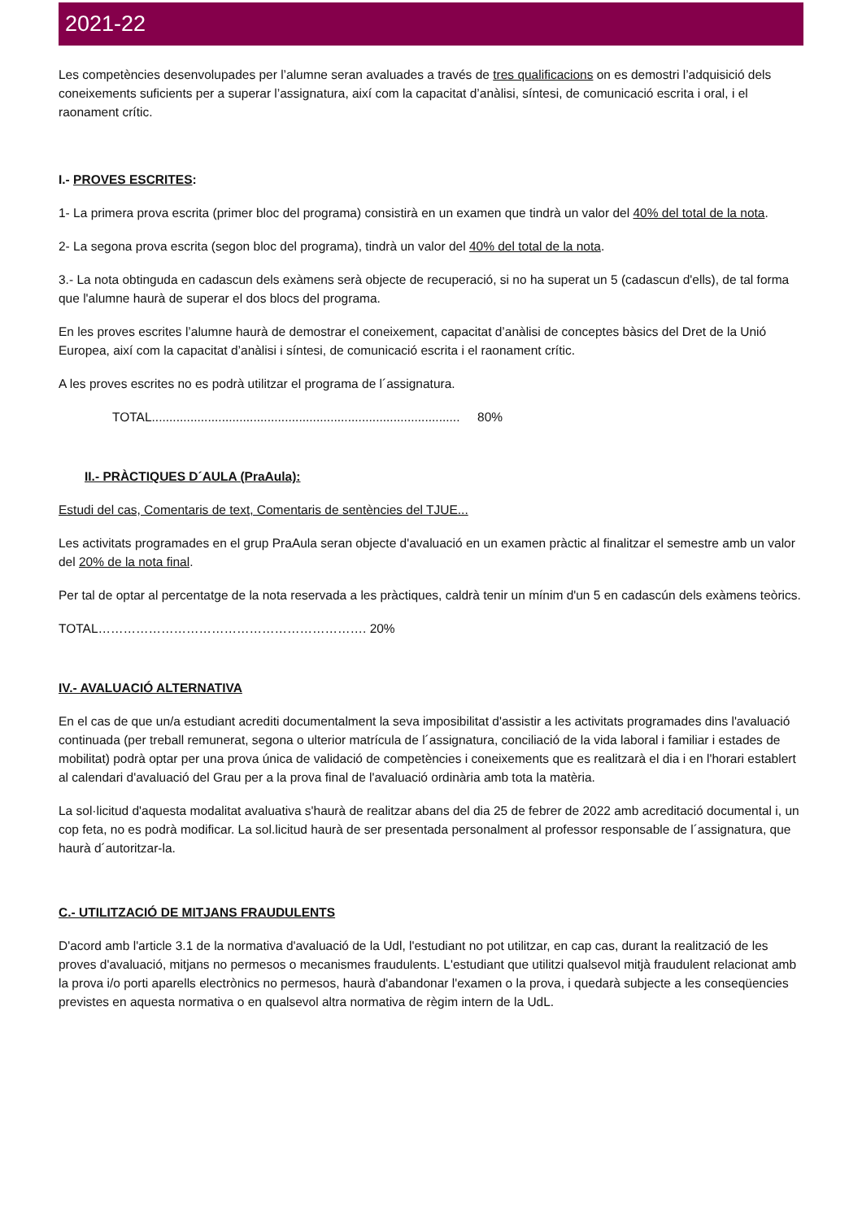2021-22
Les competències desenvolupades per l’alumne seran avaluades a través de tres qualificacions on es demostri l’adquisició dels coneixements suficients per a superar l’assignatura, així com la capacitat d’anàlisi, síntesi, de comunicació escrita i oral, i el raonament crític.
I.- PROVES ESCRITES:
1- La primera prova escrita (primer bloc del programa) consistirà en un examen que tindrà un valor del 40% del total de la nota.
2- La segona prova escrita (segon bloc del programa), tindrà un valor del 40% del total de la nota.
3.- La nota obtinguda en cadascun dels exàmens serà objecte de recuperació, si no ha superat un 5 (cadascun d'ells), de tal forma que l'alumne haurà de superar el dos blocs del programa.
En les proves escrites l’alumne haurà de demostrar el coneixement, capacitat d’anàlisi de conceptes bàsics del Dret de la Unió Europea, així com la capacitat d’anàlisi i síntesi, de comunicació escrita i el raonament crític.
A les proves escrites no es podrà utilitzar el programa de l´assignatura.
TOTAL........................................................................................ 80%
II.- PRÀCTIQUES D´AULA (PraAula):
Estudi del cas, Comentaris de text, Comentaris de sentències del TJUE...
Les activitats programades en el grup PraAula seran objecte d'avaluació en un examen pràctic al finalitzar el semestre amb un valor del 20% de la nota final.
Per tal de optar al percentatge de la nota reservada a les pràctiques, caldrà tenir un mínim d'un 5 en cadascún dels exàmens teòrics.
TOTAL………………………………………………………. 20%
IV.- AVALUACIÓ ALTERNATIVA
En el cas de que un/a estudiant acrediti documentalment la seva imposibilitat d'assistir a les activitats programades dins l'avaluació continuada (per treball remunerat, segona o ulterior matrícula de l´assignatura, conciliació de la vida laboral i familiar i estades de mobilitat) podrà optar per una prova única de validació de competències i coneixements que es realitzarà el dia i en l'horari establert al calendari d'avaluació del Grau per a la prova final de l'avaluació ordinària amb tota la matèria.
La sol·licitud d'aquesta modalitat avaluativa s'haurà de realitzar abans del dia 25 de febrer de 2022 amb acreditació documental i, un cop feta, no es podrà modificar. La sol.licitud haurà de ser presentada personalment al professor responsable de l´assignatura, que haurà d´autoritzar-la.
C.- UTILITZACIÓ DE MITJANS FRAUDULENTS
D'acord amb l'article 3.1 de la normativa d'avaluació de la Udl, l'estudiant no pot utilitzar, en cap cas, durant la realització de les proves d'avaluació, mitjans no permesos o mecanismes fraudulents. L'estudiant que utilitzi qualsevol mitjà fraudulent relacionat amb la prova i/o porti aparells electrònics no permesos, haurà d'abandonar l'examen o la prova, i quedarà subjecte a les conseqüencies previstes en aquesta normativa o en qualsevol altra normativa de règim intern de la UdL.